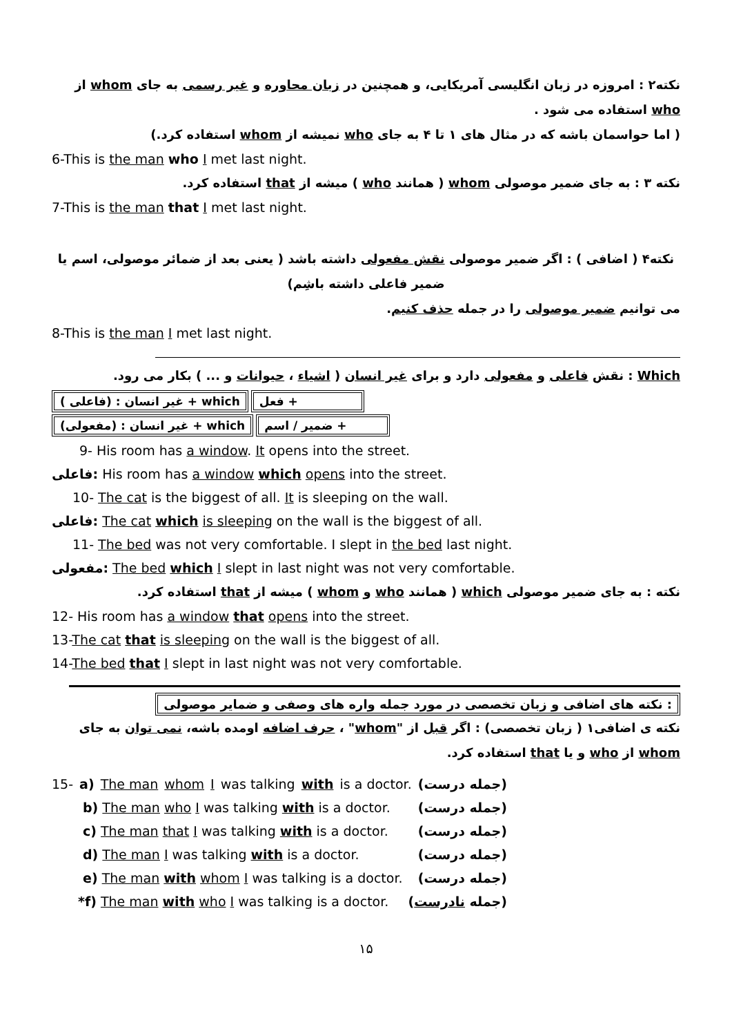نکته۲ : امروزه در زبان انگلیسی آمریکایی، و همچنین در زبان محاوره و غیر رسمی به جای whom از who استفاده می شود .
( اما حواسمان باشه که در مثال های ۱ تا ۴ به جای who نمیشه از whom استفاده کرد.)
6-This is the man who I met last night.
نکته ۳ : به جای ضمیر موصولی whom ( همانند who ) میشه از that استفاده کرد.
7-This is the man that I met last night.
نکته۴ ( اضافی ) : اگر ضمیر موصولی نقش مفعولی داشته باشد ( یعنی بعد از ضمائر موصولی، اسم یا ضمیر فاعلی داشته باشِم)
می توانیم ضمیر موصولی را در جمله حذف کنیم.
8-This is the man I met last night.
Which : نقش فاعلی و مفعولی دارد و برای غیر انسان ( اشیاء ، حیوانات و ... ) بکار می رود.
( فاعلی) : غیر انسان + which فعل +
(مفعولی) : غیر انسان + which ضمیر / اسم +
9- His room has a window. It opens into the street.
فاعلی: His room has a window which opens into the street.
10- The cat is the biggest of all. It is sleeping on the wall.
فاعلی: The cat which is sleeping on the wall is the biggest of all.
11- The bed was not very comfortable. I slept in the bed last night.
مفعولی: The bed which I slept in last night was not very comfortable.
نکته : به جای ضمیر موصولی which ( همانند who و whom ) میشه از that استفاده کرد.
12- His room has a window that opens into the street.
13-The cat that is sleeping on the wall is the biggest of all.
14-The bed that I slept in last night was not very comfortable.
نکته های اضافی و زبان تخصصی در مورد جمله واره های وصفی و ضمایر موصولی :
نکته ی اضافی۱ ( زبان تخصصی) : اگر قبل از "whom" ، حرف اضافه اومده باشه، نمی توان به جای whom از who و یا that استفاده کرد.
15- a) The man whom I was talking with is a doctor. (جمله درست)
b) The man who I was talking with is a doctor. (جمله درست)
c) The man that I was talking with is a doctor. (جمله درست)
d) The man I was talking with is a doctor. (جمله درست)
e) The man with whom I was talking is a doctor. (جمله درست)
*f) The man with who I was talking is a doctor. (جمله نادرست)
۱۵